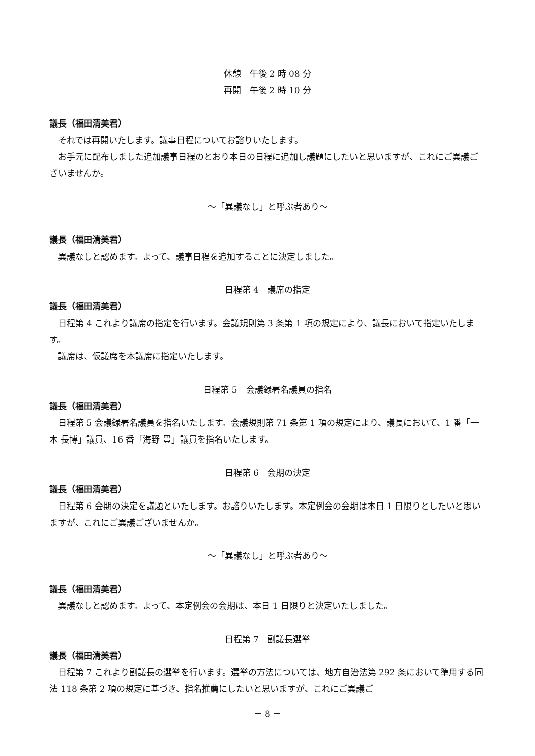休憩　午後 2 時 08 分
再開　午後 2 時 10 分
議長（福田清美君）
それでは再開いたします。議事日程についてお諮りいたします。
お手元に配布しました追加議事日程のとおり本日の日程に追加し議題にしたいと思いますが、これにご異議ございませんか。
～「異議なし」と呼ぶ者あり～
議長（福田清美君）
異議なしと認めます。よって、議事日程を追加することに決定しました。
日程第 4　議席の指定
議長（福田清美君）
日程第 4 これより議席の指定を行います。会議規則第 3 条第 1 項の規定により、議長において指定いたします。
議席は、仮議席を本議席に指定いたします。
日程第 5　会議録署名議員の指名
議長（福田清美君）
日程第 5 会議録署名議員を指名いたします。会議規則第 71 条第 1 項の規定により、議長において、1 番「一木 長博」議員、16 番「海野 豊」議員を指名いたします。
日程第 6　会期の決定
議長（福田清美君）
日程第 6 会期の決定を議題といたします。お諮りいたします。本定例会の会期は本日 1 日限りとしたいと思いますが、これにご異議ございませんか。
～「異議なし」と呼ぶ者あり～
議長（福田清美君）
異議なしと認めます。よって、本定例会の会期は、本日 1 日限りと決定いたしました。
日程第 7　副議長選挙
議長（福田清美君）
日程第 7 これより副議長の選挙を行います。選挙の方法については、地方自治法第 292 条において準用する同法 118 条第 2 項の規定に基づき、指名推薦にしたいと思いますが、これにご異議ご
－ 8 －